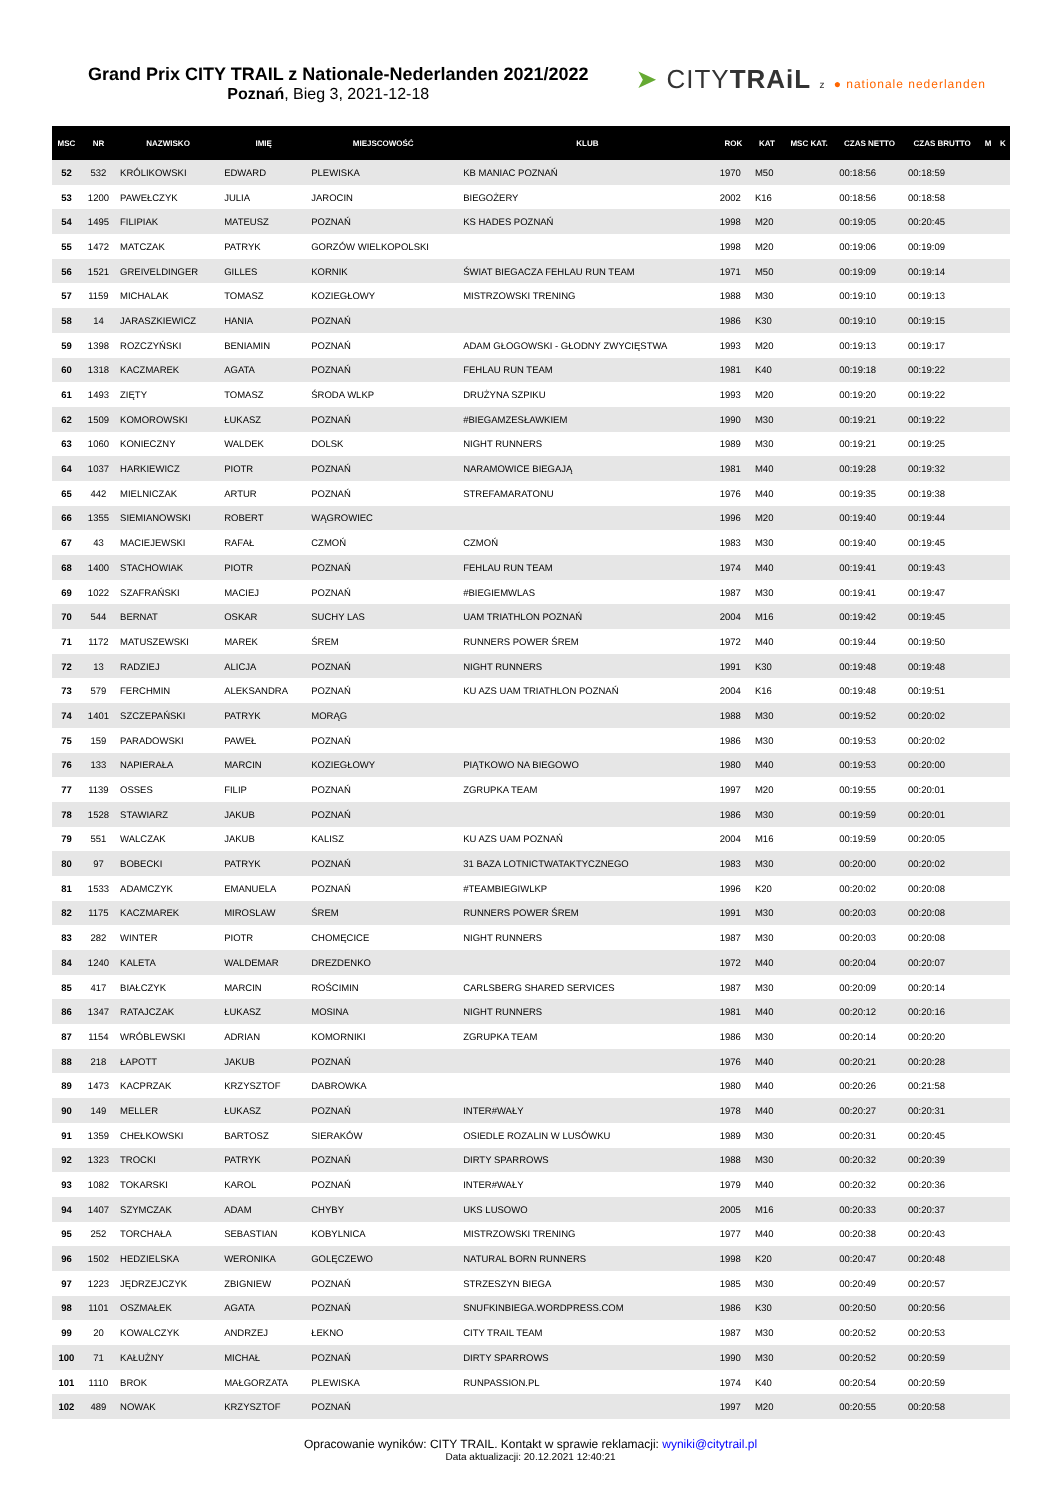Grand Prix CITY TRAIL z Nationale-Nederlanden 2021/2022
Poznań, Bieg 3, 2021-12-18
➤ CITYTRAiL z ● nationale nederlanden
| MSC | NR | NAZWISKO | IMIĘ | MIEJSCOWOŚĆ | KLUB | ROK | KAT | MSC KAT. | CZAS NETTO | CZAS BRUTTO | M | K |
| --- | --- | --- | --- | --- | --- | --- | --- | --- | --- | --- | --- | --- |
| 52 | 532 | KRÓLIKOWSKI | EDWARD | PLEWISKA | KB MANIAC POZNAŃ | 1970 | M50 | | 00:18:56 | 00:18:59 | | |
| 53 | 1200 | PAWEŁCZYK | JULIA | JAROCIN | BIEGOŻERY | 2002 | K16 | | 00:18:56 | 00:18:58 | | |
| 54 | 1495 | FILIPIAK | MATEUSZ | POZNAŃ | KS HADES POZNAŃ | 1998 | M20 | | 00:19:05 | 00:20:45 | | |
| 55 | 1472 | MATCZAK | PATRYK | GORZÓW WIELKOPOLSKI | | 1998 | M20 | | 00:19:06 | 00:19:09 | | |
| 56 | 1521 | GREIVELDINGER | GILLES | KORNIK | ŚWIAT BIEGACZA FEHLAU RUN TEAM | 1971 | M50 | | 00:19:09 | 00:19:14 | | |
| 57 | 1159 | MICHALAK | TOMASZ | KOZIEGŁOWY | MISTRZOWSKI TRENING | 1988 | M30 | | 00:19:10 | 00:19:13 | | |
| 58 | 14 | JARASZKIEWICZ | HANIA | POZNAŃ | | 1986 | K30 | | 00:19:10 | 00:19:15 | | |
| 59 | 1398 | ROZCZYŃSKI | BENIAMIN | POZNAŃ | ADAM GŁOGOWSKI - GŁODNY ZWYCIĘSTWA | 1993 | M20 | | 00:19:13 | 00:19:17 | | |
| 60 | 1318 | KACZMAREK | AGATA | POZNAŃ | FEHLAU RUN TEAM | 1981 | K40 | | 00:19:18 | 00:19:22 | | |
| 61 | 1493 | ZIĘTY | TOMASZ | ŚRODA WLKP | DRUŻYNA SZPIKU | 1993 | M20 | | 00:19:20 | 00:19:22 | | |
| 62 | 1509 | KOMOROWSKI | ŁUKASZ | POZNAŃ | #BIEGAMZESŁAWKIEM | 1990 | M30 | | 00:19:21 | 00:19:22 | | |
| 63 | 1060 | KONIECZNY | WALDEK | DOLSK | NIGHT RUNNERS | 1989 | M30 | | 00:19:21 | 00:19:25 | | |
| 64 | 1037 | HARKIEWICZ | PIOTR | POZNAŃ | NARAMOWICE BIEGAJĄ | 1981 | M40 | | 00:19:28 | 00:19:32 | | |
| 65 | 442 | MIELNICZAK | ARTUR | POZNAŃ | STREFAMARATONU | 1976 | M40 | | 00:19:35 | 00:19:38 | | |
| 66 | 1355 | SIEMIANOWSKI | ROBERT | WĄGROWIEC | | 1996 | M20 | | 00:19:40 | 00:19:44 | | |
| 67 | 43 | MACIEJEWSKI | RAFAŁ | CZMOŃ | CZMOŃ | 1983 | M30 | | 00:19:40 | 00:19:45 | | |
| 68 | 1400 | STACHOWIAK | PIOTR | POZNAŃ | FEHLAU RUN TEAM | 1974 | M40 | | 00:19:41 | 00:19:43 | | |
| 69 | 1022 | SZAFRAŃSKI | MACIEJ | POZNAŃ | #BIEGIEMWLAS | 1987 | M30 | | 00:19:41 | 00:19:47 | | |
| 70 | 544 | BERNAT | OSKAR | SUCHY LAS | UAM TRIATHLON POZNAŃ | 2004 | M16 | | 00:19:42 | 00:19:45 | | |
| 71 | 1172 | MATUSZEWSKI | MAREK | ŚREM | RUNNERS POWER ŚREM | 1972 | M40 | | 00:19:44 | 00:19:50 | | |
| 72 | 13 | RADZIEJ | ALICJA | POZNAŃ | NIGHT RUNNERS | 1991 | K30 | | 00:19:48 | 00:19:48 | | |
| 73 | 579 | FERCHMIN | ALEKSANDRA | POZNAŃ | KU AZS UAM TRIATHLON POZNAŃ | 2004 | K16 | | 00:19:48 | 00:19:51 | | |
| 74 | 1401 | SZCZEPAŃSKI | PATRYK | MORĄG | | 1988 | M30 | | 00:19:52 | 00:20:02 | | |
| 75 | 159 | PARADOWSKI | PAWEŁ | POZNAŃ | | 1986 | M30 | | 00:19:53 | 00:20:02 | | |
| 76 | 133 | NAPIERAŁA | MARCIN | KOZIEGŁOWY | PIĄTKOWO NA BIEGOWO | 1980 | M40 | | 00:19:53 | 00:20:00 | | |
| 77 | 1139 | OSSES | FILIP | POZNAŃ | ZGRUPKA TEAM | 1997 | M20 | | 00:19:55 | 00:20:01 | | |
| 78 | 1528 | STAWIARZ | JAKUB | POZNAŃ | | 1986 | M30 | | 00:19:59 | 00:20:01 | | |
| 79 | 551 | WALCZAK | JAKUB | KALISZ | KU AZS UAM POZNAŃ | 2004 | M16 | | 00:19:59 | 00:20:05 | | |
| 80 | 97 | BOBECKI | PATRYK | POZNAŃ | 31 BAZA LOTNICTWATAKTYCZNEGO | 1983 | M30 | | 00:20:00 | 00:20:02 | | |
| 81 | 1533 | ADAMCZYK | EMANUELA | POZNAŃ | #TEAMBIEGIWLKP | 1996 | K20 | | 00:20:02 | 00:20:08 | | |
| 82 | 1175 | KACZMAREK | MIROSLAW | ŚREM | RUNNERS POWER ŚREM | 1991 | M30 | | 00:20:03 | 00:20:08 | | |
| 83 | 282 | WINTER | PIOTR | CHOMĘCICE | NIGHT RUNNERS | 1987 | M30 | | 00:20:03 | 00:20:08 | | |
| 84 | 1240 | KALETA | WALDEMAR | DREZDENKO | | 1972 | M40 | | 00:20:04 | 00:20:07 | | |
| 85 | 417 | BIAŁCZYK | MARCIN | ROŚCIMIN | CARLSBERG SHARED SERVICES | 1987 | M30 | | 00:20:09 | 00:20:14 | | |
| 86 | 1347 | RATAJCZAK | ŁUKASZ | MOSINA | NIGHT RUNNERS | 1981 | M40 | | 00:20:12 | 00:20:16 | | |
| 87 | 1154 | WRÓBLEWSKI | ADRIAN | KOMORNIKI | ZGRUPKA TEAM | 1986 | M30 | | 00:20:14 | 00:20:20 | | |
| 88 | 218 | ŁAPOTT | JAKUB | POZNAŃ | | 1976 | M40 | | 00:20:21 | 00:20:28 | | |
| 89 | 1473 | KACPRZAK | KRZYSZTOF | DABROWKA | | 1980 | M40 | | 00:20:26 | 00:21:58 | | |
| 90 | 149 | MELLER | ŁUKASZ | POZNAŃ | INTER#WAŁY | 1978 | M40 | | 00:20:27 | 00:20:31 | | |
| 91 | 1359 | CHEŁKOWSKI | BARTOSZ | SIERAKÓW | OSIEDLE ROZALIN W LUSÓWKU | 1989 | M30 | | 00:20:31 | 00:20:45 | | |
| 92 | 1323 | TROCKI | PATRYK | POZNAŃ | DIRTY SPARROWS | 1988 | M30 | | 00:20:32 | 00:20:39 | | |
| 93 | 1082 | TOKARSKI | KAROL | POZNAŃ | INTER#WAŁY | 1979 | M40 | | 00:20:32 | 00:20:36 | | |
| 94 | 1407 | SZYMCZAK | ADAM | CHYBY | UKS LUSOWO | 2005 | M16 | | 00:20:33 | 00:20:37 | | |
| 95 | 252 | TORCHAŁA | SEBASTIAN | KOBYLNICA | MISTRZOWSKI TRENING | 1977 | M40 | | 00:20:38 | 00:20:43 | | |
| 96 | 1502 | HEDZIELSKA | WERONIKA | GOLĘCZEWO | NATURAL BORN RUNNERS | 1998 | K20 | | 00:20:47 | 00:20:48 | | |
| 97 | 1223 | JĘDRZEJCZYK | ZBIGNIEW | POZNAŃ | STRZESZYN BIEGA | 1985 | M30 | | 00:20:49 | 00:20:57 | | |
| 98 | 1101 | OSZMAŁEK | AGATA | POZNAŃ | SNUFKINBIEGA.WORDPRESS.COM | 1986 | K30 | | 00:20:50 | 00:20:56 | | |
| 99 | 20 | KOWALCZYK | ANDRZEJ | ŁEKNO | CITY TRAIL TEAM | 1987 | M30 | | 00:20:52 | 00:20:53 | | |
| 100 | 71 | KAŁUŻNY | MICHAŁ | POZNAŃ | DIRTY SPARROWS | 1990 | M30 | | 00:20:52 | 00:20:59 | | |
| 101 | 1110 | BROK | MAŁGORZATA | PLEWISKA | RUNPASSION.PL | 1974 | K40 | | 00:20:54 | 00:20:59 | | |
| 102 | 489 | NOWAK | KRZYSZTOF | POZNAŃ | | 1997 | M20 | | 00:20:55 | 00:20:58 | | |
Opracowanie wyników: CITY TRAIL. Kontakt w sprawie reklamacji: wyniki@citytrail.pl
Data aktualizacji: 20.12.2021 12:40:21